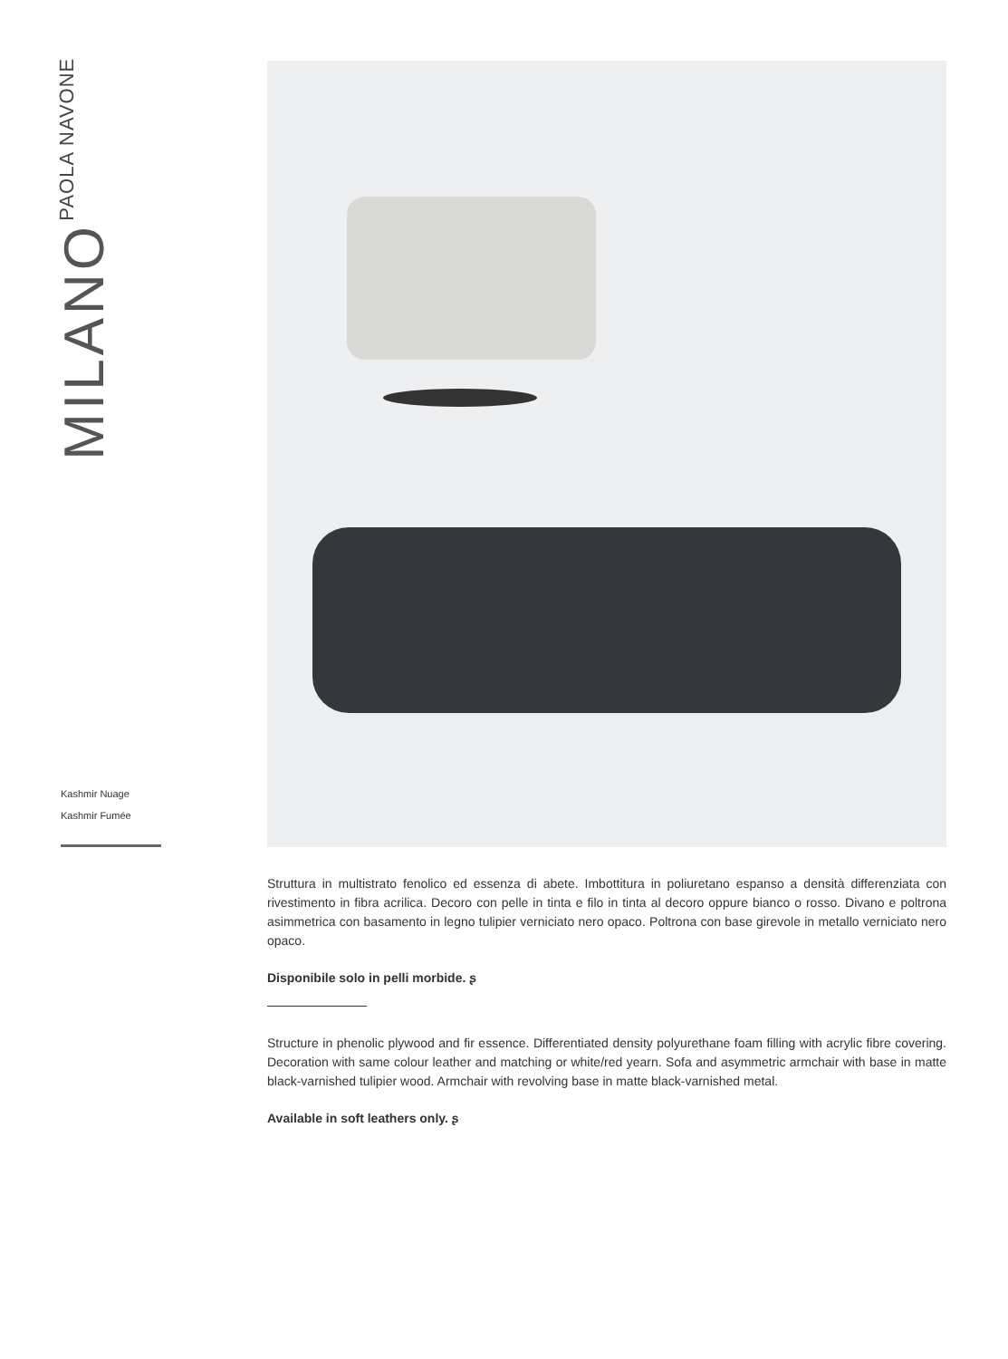MILANO
PAOLA NAVONE
Kashmir Nuage
Kashmir Fumée
Struttura in multistrato fenolico ed essenza di abete. Imbottitura in poliuretano espanso a densità differenziata con rivestimento in fibra acrilica. Decoro con pelle in tinta e filo in tinta al decoro oppure bianco o rosso. Divano e poltrona asimmetrica con basamento in legno tulipier verniciato nero opaco. Poltrona con base girevole in metallo verniciato nero opaco.
Disponibile solo in pelli morbide. ʂ
Structure in phenolic plywood and fir essence. Differentiated density polyurethane foam filling with acrylic fibre covering. Decoration with same colour leather and matching or white/red yearn. Sofa and asymmetric armchair with base in matte black-varnished tulipier wood. Armchair with revolving base in matte black-varnished metal.
Available in soft leathers only. ʂ